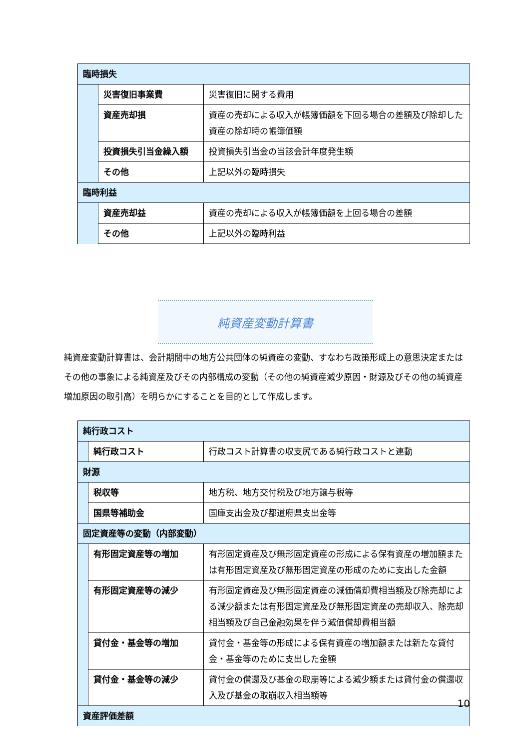| 臨時損失 | | |
| | 災害復旧事業費 | 災害復旧に関する費用 |
| | 資産売却損 | 資産の売却による収入が帳簿価額を下回る場合の差額及び除却した資産の除却時の帳簿価額 |
| | 投資損失引当金繰入額 | 投資損失引当金の当該会計年度発生額 |
| | その他 | 上記以外の臨時損失 |
| 臨時利益 | | |
| | 資産売却益 | 資産の売却による収入が帳簿価額を上回る場合の差額 |
| | その他 | 上記以外の臨時利益 |
純資産変動計算書
純資産変動計算書は、会計期間中の地方公共団体の純資産の変動、すなわち政策形成上の意思決定またはその他の事象による純資産及びその内部構成の変動（その他の純資産減少原因・財源及びその他の純資産増加原因の取引高）を明らかにすることを目的として作成します。
| 純行政コスト | | |
| | 純行政コスト | 行政コスト計算書の収支尻である純行政コストと連動 |
| 財源 | | |
| | 税収等 | 地方税、地方交付税及び地方譲与税等 |
| | 国県等補助金 | 国庫支出金及び都道府県支出金等 |
| 固定資産等の変動（内部変動） | | |
| | 有形固定資産等の増加 | 有形固定資産及び無形固定資産の形成による保有資産の増加額または有形固定資産及び無形固定資産の形成のために支出した金額 |
| | 有形固定資産等の減少 | 有形固定資産及び無形固定資産の減価償却費相当額及び除売却による減少額または有形固定資産及び無形固定資産の売却収入、除売却相当額及び自己金融効果を伴う減価償却費相当額 |
| | 貸付金・基金等の増加 | 貸付金・基金等の形成による保有資産の増加額または新たな貸付金・基金等のために支出した金額 |
| | 貸付金・基金等の減少 | 貸付金の償還及び基金の取崩等による減少額または貸付金の償還収入及び基金の取崩収入相当額等 |
| 資産評価差額 | | |
10